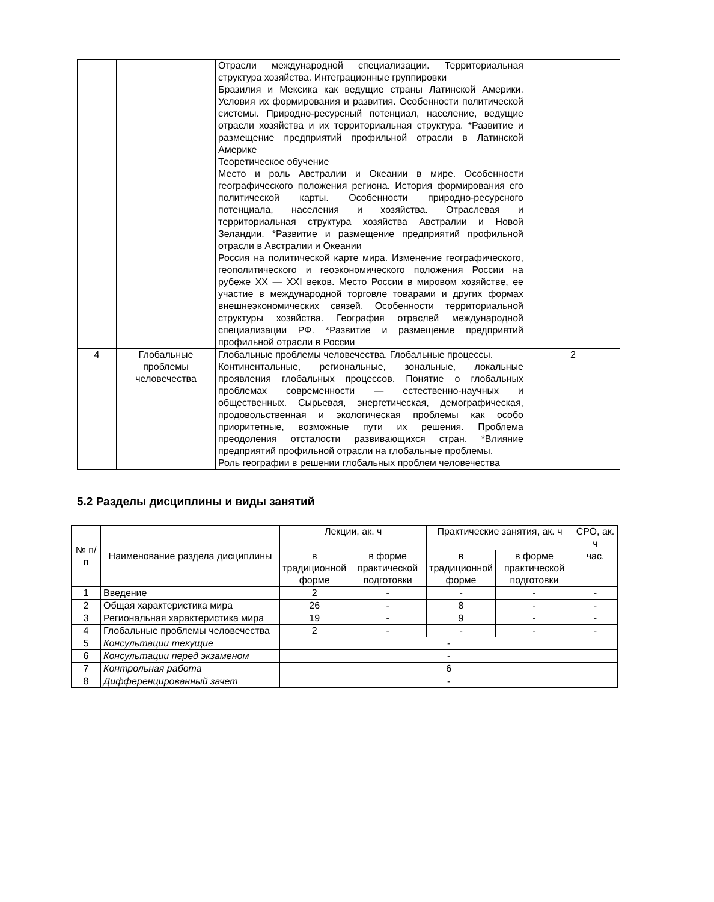| | | Отрасли международной специализации. Территориальная структура хозяйства. Интеграционные группировки Бразилия и Мексика как ведущие страны Латинской Америки. Условия их формирования и развития. Особенности политической системы. Природно-ресурсный потенциал, население, ведущие отрасли хозяйства и их территориальная структура. *Развитие и размещение предприятий профильной отрасли в Латинской Америке Теоретическое обучение Место и роль Австралии и Океании в мире. Особенности географического положения региона. История формирования его политической карты. Особенности природно-ресурсного потенциала, населения и хозяйства. Отраслевая и территориальная структура хозяйства Австралии и Новой Зеландии. *Развитие и размещение предприятий профильной отрасли в Австралии и Океании Россия на политической карте мира. Изменение географического, геополитического и геоэкономического положения России на рубеже XX — XXI веков. Место России в мировом хозяйстве, ее участие в международной торговле товарами и других формах внешнеэкономических связей. Особенности территориальной структуры хозяйства. География отраслей международной специализации РФ. *Развитие и размещение предприятий профильной отрасли в России | |
| 4 | Глобальные проблемы человечества | Глобальные проблемы человечества. Глобальные процессы. Континентальные, региональные, зональные, локальные проявления глобальных процессов. Понятие о глобальных проблемах современности — естественно-научных и общественных. Сырьевая, энергетическая, демографическая, продовольственная и экологическая проблемы как особо приоритетные, возможные пути их решения. Проблема преодоления отсталости развивающихся стран. *Влияние предприятий профильной отрасли на глобальные проблемы. Роль географии в решении глобальных проблем человечества | 2 |
5.2 Разделы дисциплины и виды занятий
| № п/п | Наименование раздела дисциплины | Лекции, ак. ч | | Практические занятия, ак. ч | | СРО, ак. ч |
| --- | --- | --- | --- | --- | --- | --- |
| | | в традиционной форме | в форме практической подготовки | в традиционной форме | в форме практической подготовки | час. |
| 1 | Введение | 2 | - | - | - | - |
| 2 | Общая характеристика мира | 26 | - | 8 | - | - |
| 3 | Региональная характеристика мира | 19 | - | 9 | - | - |
| 4 | Глобальные проблемы человечества | 2 | - | - | - | - |
| 5 | Консультации текущие | - | | | | |
| 6 | Консультации перед экзаменом | - | | | | |
| 7 | Контрольная работа | 6 | | | | |
| 8 | Дифференцированный зачет | - | | | | |